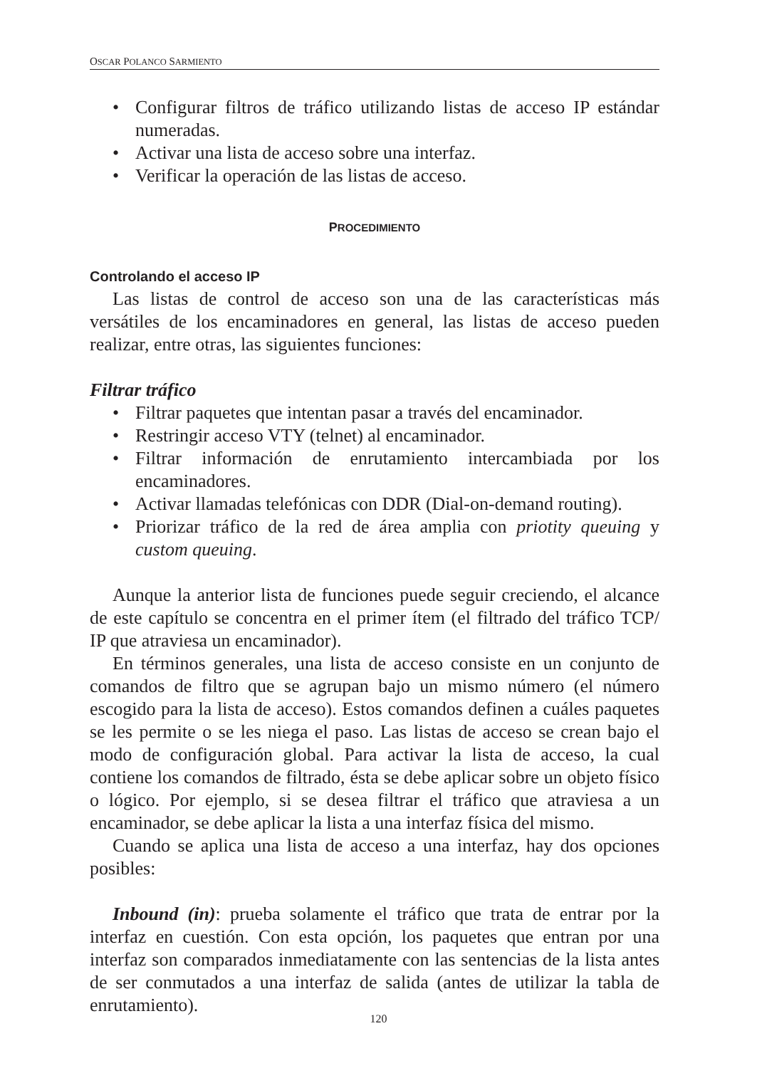OSCAR POLANCO SARMIENTO
• Configurar filtros de tráfico utilizando listas de acceso IP estándar numeradas.
• Activar una lista de acceso sobre una interfaz.
• Verificar la operación de las listas de acceso.
PROCEDIMIENTO
Controlando el acceso IP
Las listas de control de acceso son una de las características más versátiles de los encaminadores en general, las listas de acceso pueden realizar, entre otras, las siguientes funciones:
Filtrar tráfico
• Filtrar paquetes que intentan pasar a través del encaminador.
• Restringir acceso VTY (telnet) al encaminador.
• Filtrar información de enrutamiento intercambiada por los encaminadores.
• Activar llamadas telefónicas con DDR (Dial-on-demand routing).
• Priorizar tráfico de la red de área amplia con priotity queuing y custom queuing.
Aunque la anterior lista de funciones puede seguir creciendo, el alcance de este capítulo se concentra en el primer ítem (el filtrado del tráfico TCP/ IP que atraviesa un encaminador).
En términos generales, una lista de acceso consiste en un conjunto de comandos de filtro que se agrupan bajo un mismo número (el número escogido para la lista de acceso). Estos comandos definen a cuáles paquetes se les permite o se les niega el paso. Las listas de acceso se crean bajo el modo de configuración global. Para activar la lista de acceso, la cual contiene los comandos de filtrado, ésta se debe aplicar sobre un objeto físico o lógico. Por ejemplo, si se desea filtrar el tráfico que atraviesa a un encaminador, se debe aplicar la lista a una interfaz física del mismo.
Cuando se aplica una lista de acceso a una interfaz, hay dos opciones posibles:
Inbound (in): prueba solamente el tráfico que trata de entrar por la interfaz en cuestión. Con esta opción, los paquetes que entran por una interfaz son comparados inmediatamente con las sentencias de la lista antes de ser conmutados a una interfaz de salida (antes de utilizar la tabla de enrutamiento).
120